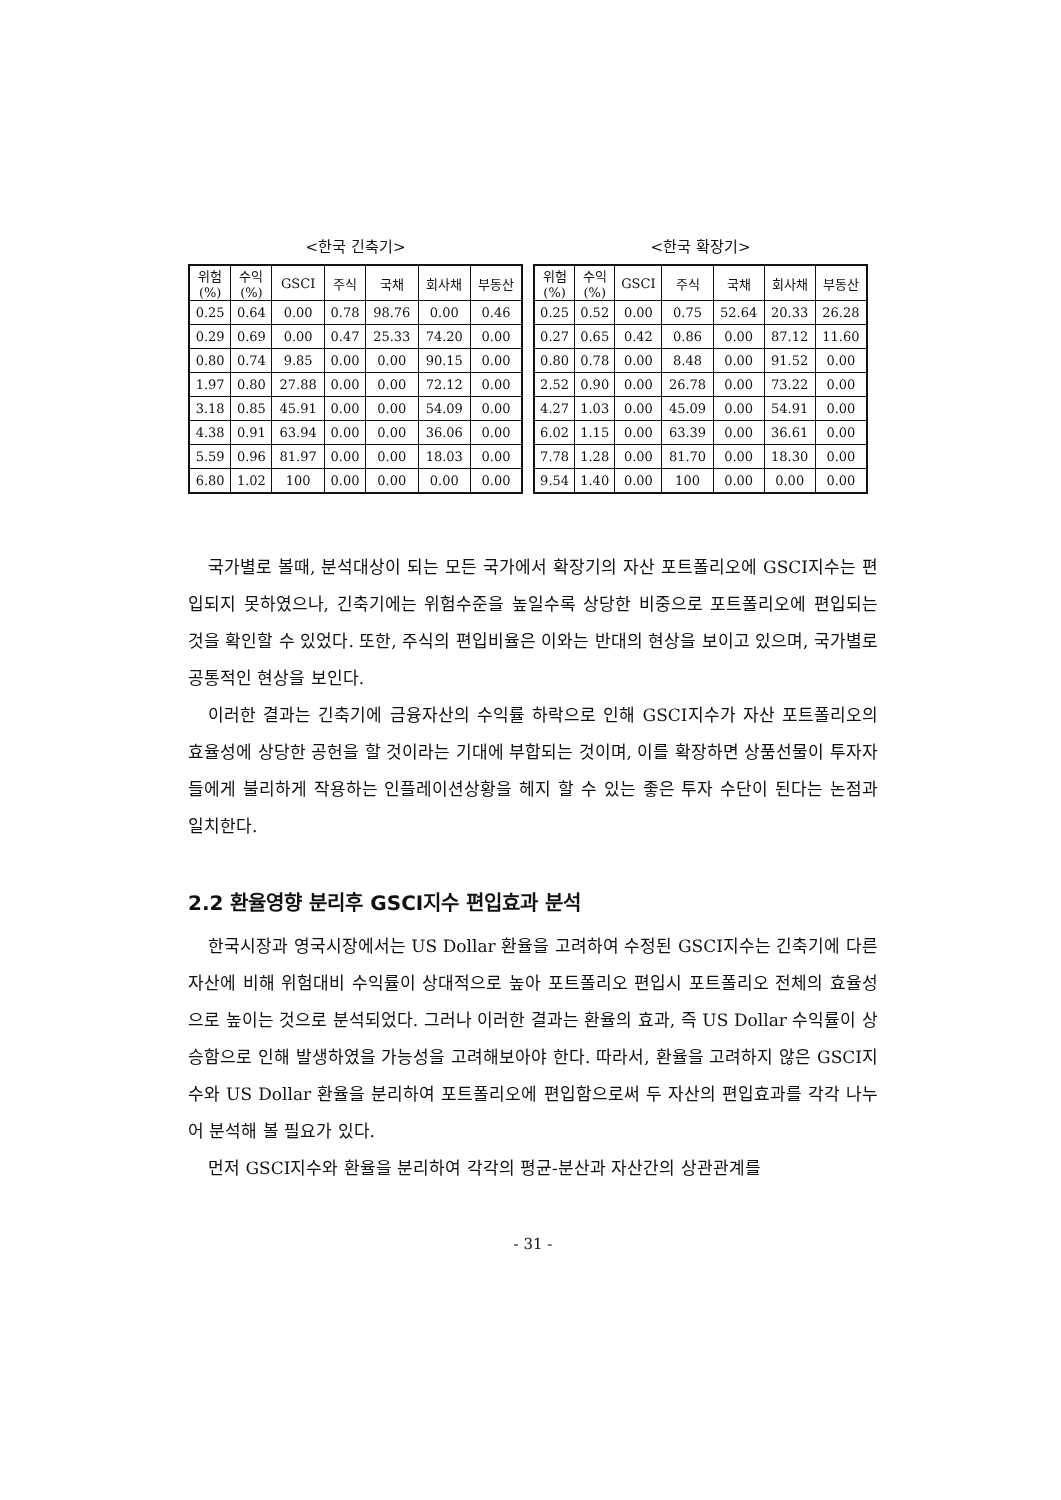<한국 긴축기>
| 위험 (%) | 수익 (%) | GSCI | 주식 | 국채 | 회사채 | 부동산 |
| 0.25 | 0.64 | 0.00 | 0.78 | 98.76 | 0.00 | 0.46 |
| 0.29 | 0.69 | 0.00 | 0.47 | 25.33 | 74.20 | 0.00 |
| 0.80 | 0.74 | 9.85 | 0.00 | 0.00 | 90.15 | 0.00 |
| 1.97 | 0.80 | 27.88 | 0.00 | 0.00 | 72.12 | 0.00 |
| 3.18 | 0.85 | 45.91 | 0.00 | 0.00 | 54.09 | 0.00 |
| 4.38 | 0.91 | 63.94 | 0.00 | 0.00 | 36.06 | 0.00 |
| 5.59 | 0.96 | 81.97 | 0.00 | 0.00 | 18.03 | 0.00 |
| 6.80 | 1.02 | 100 | 0.00 | 0.00 | 0.00 | 0.00 |
<한국 확장기>
| 위험 (%) | 수익 (%) | GSCI | 주식 | 국채 | 회사채 | 부동산 |
| 0.25 | 0.52 | 0.00 | 0.75 | 52.64 | 20.33 | 26.28 |
| 0.27 | 0.65 | 0.42 | 0.86 | 0.00 | 87.12 | 11.60 |
| 0.80 | 0.78 | 0.00 | 8.48 | 0.00 | 91.52 | 0.00 |
| 2.52 | 0.90 | 0.00 | 26.78 | 0.00 | 73.22 | 0.00 |
| 4.27 | 1.03 | 0.00 | 45.09 | 0.00 | 54.91 | 0.00 |
| 6.02 | 1.15 | 0.00 | 63.39 | 0.00 | 36.61 | 0.00 |
| 7.78 | 1.28 | 0.00 | 81.70 | 0.00 | 18.30 | 0.00 |
| 9.54 | 1.40 | 0.00 | 100 | 0.00 | 0.00 | 0.00 |
국가별로 볼때, 분석대상이 되는 모든 국가에서 확장기의 자산 포트폴리오에 GSCI지수는 편입되지 못하였으나, 긴축기에는 위험수준을 높일수록 상당한 비중으로 포트폴리오에 편입되는 것을 확인할 수 있었다. 또한, 주식의 편입비율은 이와는 반대의 현상을 보이고 있으며, 국가별로 공통적인 현상을 보인다.
이러한 결과는 긴축기에 금융자산의 수익률 하락으로 인해 GSCI지수가 자산 포트폴리오의 효율성에 상당한 공헌을 할 것이라는 기대에 부합되는 것이며, 이를 확장하면 상품선물이 투자자들에게 불리하게 작용하는 인플레이션상황을 헤지 할 수 있는 좋은 투자 수단이 된다는 논점과 일치한다.
2.2 환율영향 분리후 GSCI지수 편입효과 분석
한국시장과 영국시장에서는 US Dollar 환율을 고려하여 수정된 GSCI지수는 긴축기에 다른 자산에 비해 위험대비 수익률이 상대적으로 높아 포트폴리오 편입시 포트폴리오 전체의 효율성으로 높이는 것으로 분석되었다. 그러나 이러한 결과는 환율의 효과, 즉 US Dollar 수익률이 상승함으로 인해 발생하였을 가능성을 고려해보아야 한다. 따라서, 환율을 고려하지 않은 GSCI지수와 US Dollar 환율을 분리하여 포트폴리오에 편입함으로써 두 자산의 편입효과를 각각 나누어 분석해 볼 필요가 있다.
먼저 GSCI지수와 환율을 분리하여 각각의 평균-분산과 자산간의 상관관계를
- 31 -